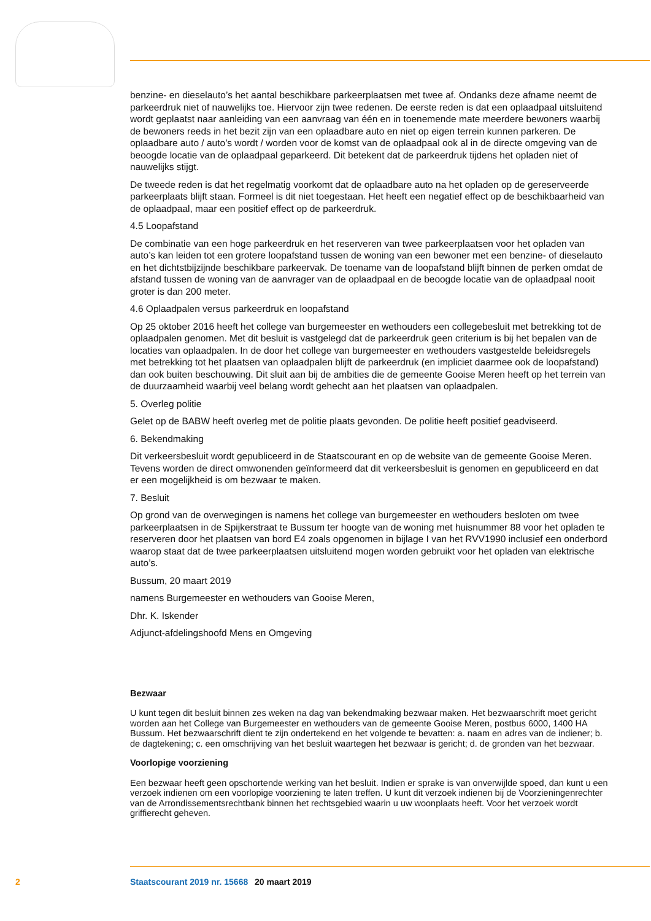benzine- en dieselauto’s het aantal beschikbare parkeerplaatsen met twee af. Ondanks deze afname neemt de parkeerdruk niet of nauwelijks toe. Hiervoor zijn twee redenen. De eerste reden is dat een oplaadpaal uitsluitend wordt geplaatst naar aanleiding van een aanvraag van één en in toenemende mate meerdere bewoners waarbij de bewoners reeds in het bezit zijn van een oplaadbare auto en niet op eigen terrein kunnen parkeren. De oplaadbare auto / auto’s wordt / worden voor de komst van de oplaadpaal ook al in de directe omgeving van de beoogde locatie van de oplaadpaal geparkeerd. Dit betekent dat de parkeerdruk tijdens het opladen niet of nauwelijks stijgt.
De tweede reden is dat het regelmatig voorkomt dat de oplaadbare auto na het opladen op de gereserveerde parkeerplaats blijft staan. Formeel is dit niet toegestaan. Het heeft een negatief effect op de beschikbaarheid van de oplaadpaal, maar een positief effect op de parkeerdruk.
4.5 Loopafstand
De combinatie van een hoge parkeerdruk en het reserveren van twee parkeerplaatsen voor het opladen van auto’s kan leiden tot een grotere loopafstand tussen de woning van een bewoner met een benzine- of dieselauto en het dichtstbijzijnde beschikbare parkeervak. De toename van de loopafstand blijft binnen de perken omdat de afstand tussen de woning van de aanvrager van de oplaadpaal en de beoogde locatie van de oplaadpaal nooit groter is dan 200 meter.
4.6 Oplaadpalen versus parkeerdruk en loopafstand
Op 25 oktober 2016 heeft het college van burgemeester en wethouders een collegebesluit met betrekking tot de oplaadpalen genomen. Met dit besluit is vastgelegd dat de parkeerdruk geen criterium is bij het bepalen van de locaties van oplaadpalen. In de door het college van burgemeester en wethouders vastgestelde beleidsregels met betrekking tot het plaatsen van oplaadpalen blijft de parkeerdruk (en impliciet daarmee ook de loopafstand) dan ook buiten beschouwing. Dit sluit aan bij de ambities die de gemeente Gooise Meren heeft op het terrein van de duurzaamheid waarbij veel belang wordt gehecht aan het plaatsen van oplaadpalen.
5. Overleg politie
Gelet op de BABW heeft overleg met de politie plaats gevonden. De politie heeft positief geadviseerd.
6. Bekendmaking
Dit verkeersbesluit wordt gepubliceerd in de Staatscourant en op de website van de gemeente Gooise Meren. Tevens worden de direct omwonenden geïnformeerd dat dit verkeersbesluit is genomen en gepubliceerd en dat er een mogelijkheid is om bezwaar te maken.
7. Besluit
Op grond van de overwegingen is namens het college van burgemeester en wethouders besloten om twee parkeerplaatsen in de Spijkerstraat te Bussum ter hoogte van de woning met huisnummer 88 voor het opladen te reserveren door het plaatsen van bord E4 zoals opgenomen in bijlage I van het RVV1990 inclusief een onderbord waarop staat dat de twee parkeerplaatsen uitsluitend mogen worden gebruikt voor het opladen van elektrische auto’s.
Bussum, 20 maart 2019
namens Burgemeester en wethouders van Gooise Meren,
Dhr. K. Iskender
Adjunct-afdelingshoofd Mens en Omgeving
Bezwaar
U kunt tegen dit besluit binnen zes weken na dag van bekendmaking bezwaar maken. Het bezwaarschrift moet gericht worden aan het College van Burgemeester en wethouders van de gemeente Gooise Meren, postbus 6000, 1400 HA Bussum. Het bezwaarschrift dient te zijn ondertekend en het volgende te bevatten: a. naam en adres van de indiener; b. de dagtekening; c. een omschrijving van het besluit waartegen het bezwaar is gericht; d. de gronden van het bezwaar.
Voorlopige voorziening
Een bezwaar heeft geen opschortende werking van het besluit. Indien er sprake is van onverwijlde spoed, dan kunt u een verzoek indienen om een voorlopige voorziening te laten treffen. U kunt dit verzoek indienen bij de Voorzieningenrechter van de Arrondissementsrechtbank binnen het rechtsgebied waarin u uw woonplaats heeft. Voor het verzoek wordt griffierecht geheven.
2 Staatscourant 2019 nr. 15668 20 maart 2019